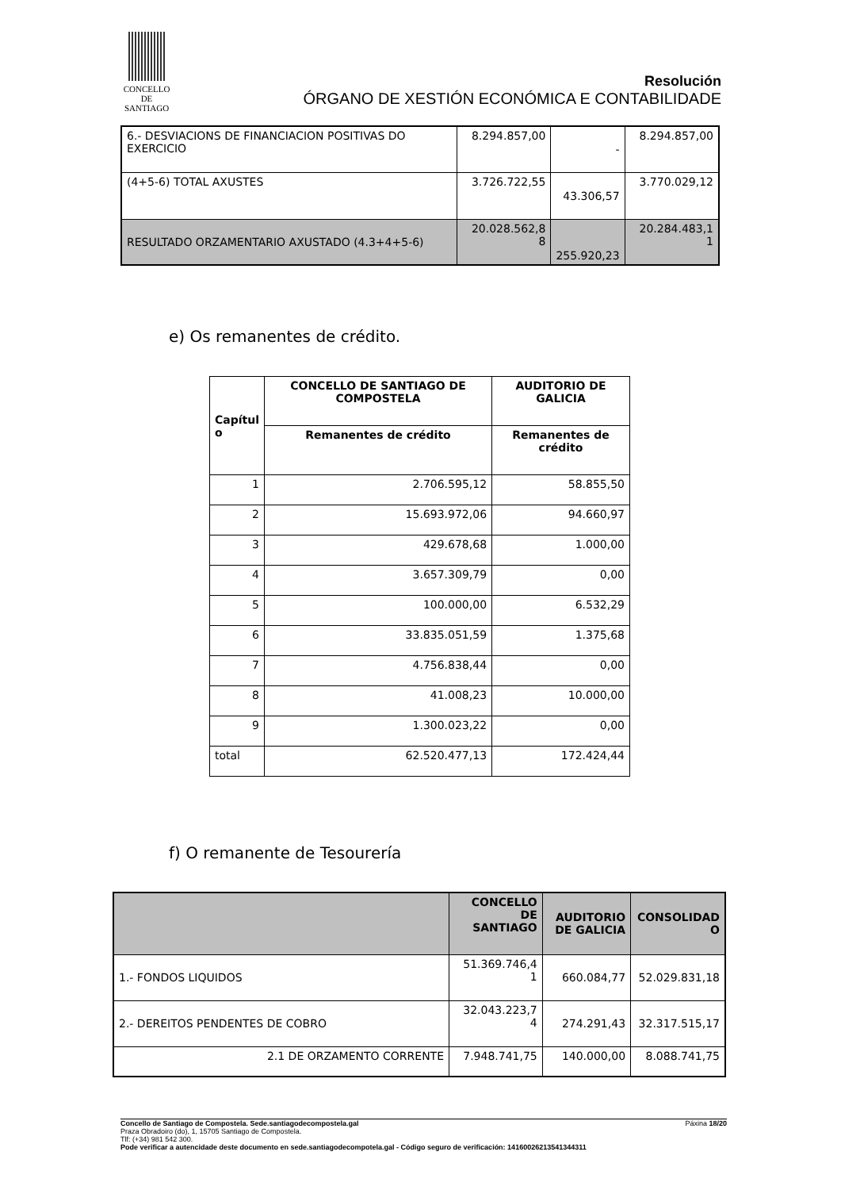CONCELLO DE
SANTIAGO
Resolución
ÓRGANO DE XESTIÓN ECONÓMICA E CONTABILIDADE
| 6.- DESVIACIONS DE FINANCIACION POSITIVAS DO EXERCICIO | 8.294.857,00 | - | 8.294.857,00 |
| (4+5-6) TOTAL AXUSTES | 3.726.722,55 | 43.306,57 | 3.770.029,12 |
| RESULTADO ORZAMENTARIO AXUSTADO (4.3+4+5-6) | 20.028.562,8 8 | 255.920,23 | 20.284.483,1 1 |
e) Os remanentes de crédito.
| Capítul o | CONCELLO DE SANTIAGO DE COMPOSTELA | AUDITORIO DE GALICIA |
| --- | --- | --- |
| | Remanentes de crédito | Remanentes de crédito |
| 1 | 2.706.595,12 | 58.855,50 |
| 2 | 15.693.972,06 | 94.660,97 |
| 3 | 429.678,68 | 1.000,00 |
| 4 | 3.657.309,79 | 0,00 |
| 5 | 100.000,00 | 6.532,29 |
| 6 | 33.835.051,59 | 1.375,68 |
| 7 | 4.756.838,44 | 0,00 |
| 8 | 41.008,23 | 10.000,00 |
| 9 | 1.300.023,22 | 0,00 |
| total | 62.520.477,13 | 172.424,44 |
f) O remanente de Tesourería
| | CONCELLO DE SANTIAGO | AUDITORIO DE GALICIA | CONSOLIDAD O |
| --- | --- | --- | --- |
| 1.- FONDOS LIQUIDOS | 51.369.746,4 1 | 660.084,77 | 52.029.831,18 |
| 2.- DEREITOS PENDENTES DE COBRO | 32.043.223,7 4 | 274.291,43 | 32.317.515,17 |
| 2.1 DE ORZAMENTO CORRENTE | 7.948.741,75 | 140.000,00 | 8.088.741,75 |
Concello de Santiago de Compostela. Sede.santiagodecompostela.gal Páxina 18/20
Praza Obradoiro (do), 1, 15705 Santiago de Compostela.
Tlf: (+34) 981 542 300.
Pode verificar a autencidade deste documento en sede.santiagodecompotela.gal - Código seguro de verificación: 14160026213541344311